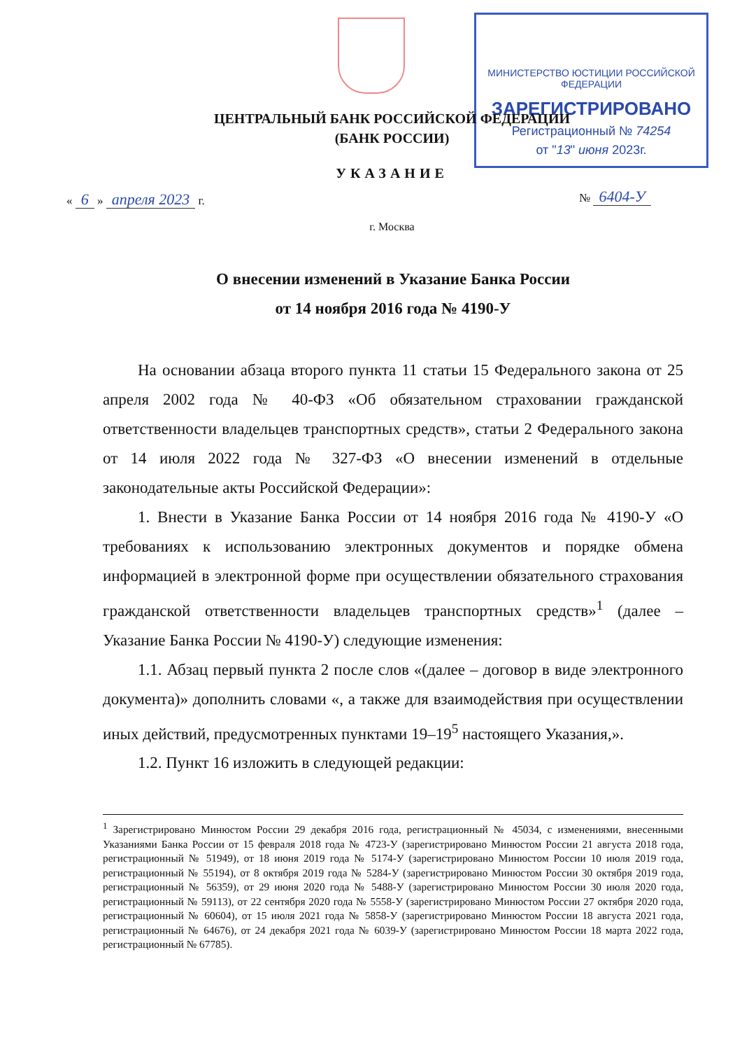МИНИСТЕРСТВО ЮСТИЦИИ РОССИЙСКОЙ ФЕДЕРАЦИИ
ЗАРЕГИСТРИРОВАНО
Регистрационный № 74254
от "13" июня 2023г.
ЦЕНТРАЛЬНЫЙ БАНК РОССИЙСКОЙ ФЕДЕРАЦИИ
(БАНК РОССИИ)
УКАЗАНИЕ
« 6 » апреля 2023 г. № 6404-У
г. Москва
О внесении изменений в Указание Банка России
от 14 ноября 2016 года № 4190-У
На основании абзаца второго пункта 11 статьи 15 Федерального закона от 25 апреля 2002 года № 40-ФЗ «Об обязательном страховании гражданской ответственности владельцев транспортных средств», статьи 2 Федерального закона от 14 июля 2022 года № 327-ФЗ «О внесении изменений в отдельные законодательные акты Российской Федерации»:
1. Внести в Указание Банка России от 14 ноября 2016 года № 4190-У «О требованиях к использованию электронных документов и порядке обмена информацией в электронной форме при осуществлении обязательного страхования гражданской ответственности владельцев транспортных средств»<sup>1</sup> (далее – Указание Банка России № 4190-У) следующие изменения:
1.1. Абзац первый пункта 2 после слов «(далее – договор в виде электронного документа)» дополнить словами «, а также для взаимодействия при осуществлении иных действий, предусмотренных пунктами 19–19<sup>5</sup> настоящего Указания,».
1.2. Пункт 16 изложить в следующей редакции:
<sup>1</sup> Зарегистрировано Минюстом России 29 декабря 2016 года, регистрационный № 45034, с изменениями, внесенными Указаниями Банка России от 15 февраля 2018 года № 4723-У (зарегистрировано Минюстом России 21 августа 2018 года, регистрационный № 51949), от 18 июня 2019 года № 5174-У (зарегистрировано Минюстом России 10 июля 2019 года, регистрационный № 55194), от 8 октября 2019 года № 5284-У (зарегистрировано Минюстом России 30 октября 2019 года, регистрационный № 56359), от 29 июня 2020 года № 5488-У (зарегистрировано Минюстом России 30 июля 2020 года, регистрационный № 59113), от 22 сентября 2020 года № 5558-У (зарегистрировано Минюстом России 27 октября 2020 года, регистрационный № 60604), от 15 июля 2021 года № 5858-У (зарегистрировано Минюстом России 18 августа 2021 года, регистрационный № 64676), от 24 декабря 2021 года № 6039-У (зарегистрировано Минюстом России 18 марта 2022 года, регистрационный № 67785).